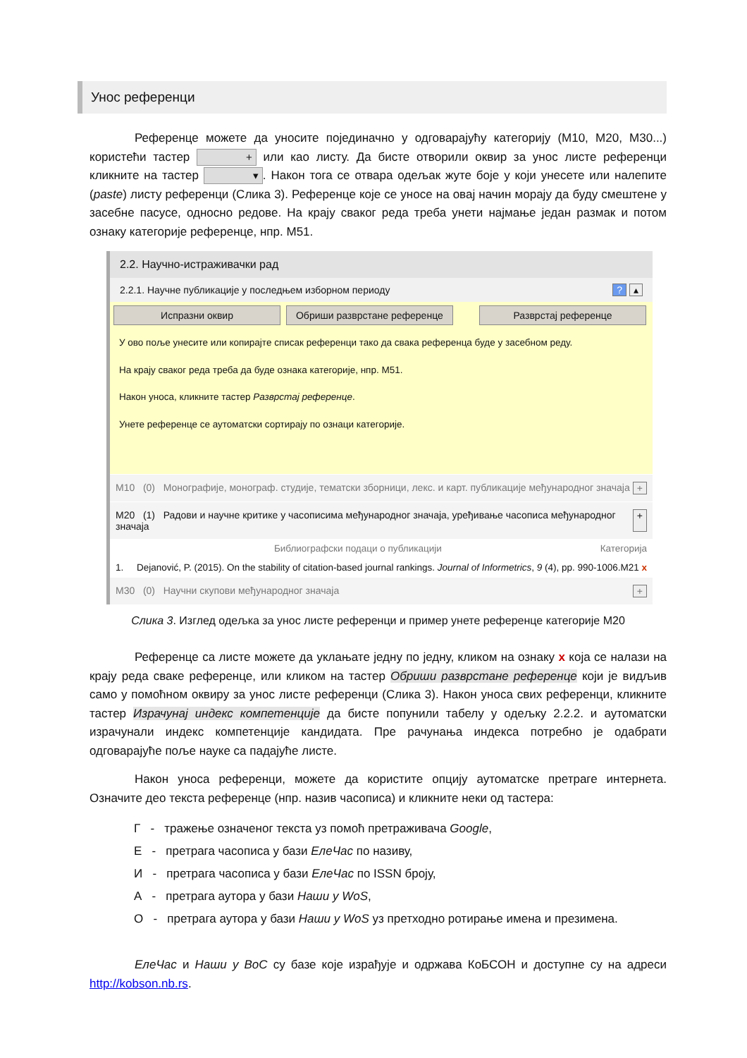Унос референци
Референце можете да уносите појединачно у одговарајућу категорију (М10, М20, М30...) користећи тастер + или као листу. Да бисте отворили оквир за унос листе референци кликните на тастер ▾. Након тога се отвара одељак жуте боје у који унесете или налепите (paste) листу референци (Слика 3). Референце које се уносе на овај начин морају да буду смештене у засебне пасусе, односно редове. На крају сваког реда треба унети најмање један размак и потом ознаку категорије референце, нпр. М51.
2.2. Научно-истраживачки рад
2.2.1. Научне публикације у последњем изборном периоду? ▴
Испразни оквир Обриши разврстане референце Разврстај референце
У ово поље унесите или копирајте списак референци тако да свака референца буде у засебном реду.
На крају сваког реда треба да буде ознака категорије, нпр. M51.
Након уноса, кликните тастер Разврстај референце.
Унете референце се аутоматски сортирају по ознаци категорије.
M10 (0) Монографије, монограф. студије, тематски зборници, лекс. и карт. публикације међународног значаја +
M20 (1) Радови и научне критике у часописима међународног значаја, уређивање часописа међународног значаја +
Библиографски подаци о публикацији Категорија
1. Dejanović, P. (2015). On the stability of citation-based journal rankings. Journal of Informetrics, 9 (4), pp. 990-1006. M21 x
M30 (0) Научни скупови међународног значаја +
Слика 3. Изглед одељка за унос листе референци и пример унете референце категорије М20
Референце са листе можете да уклањате једну по једну, кликом на ознаку x која се налази на крају реда сваке референце, или кликом на тастер Обриши разврстане референце који је видљив само у помоћном оквиру за унос листе референци (Слика 3). Након уноса свих референци, кликните тастер Израчунај индекс компетенције да бисте попунили табелу у одељку 2.2.2. и аутоматски израчунали индекс компетенције кандидата. Пре рачунања индекса потребно је одабрати одговарајуће поље науке са падајуће листе.
Након уноса референци, можете да користите опцију аутоматске претраге интернета. Означите део текста референце (нпр. назив часописа) и кликните неки од тастера:
Г - тражење означеног текста уз помоћ претраживача Google,
Е - претрага часописа у бази ЕлеЧас по називу,
И - претрага часописа у бази ЕлеЧас по ISSN броју,
А - претрага аутора у бази Наши у WoS,
О - претрага аутора у бази Наши у WoS уз претходно ротирање имена и презимена.
ЕлеЧас и Наши у ВоС су базе које израђује и одржава КоБСОН и доступне су на адреси http://kobson.nb.rs.